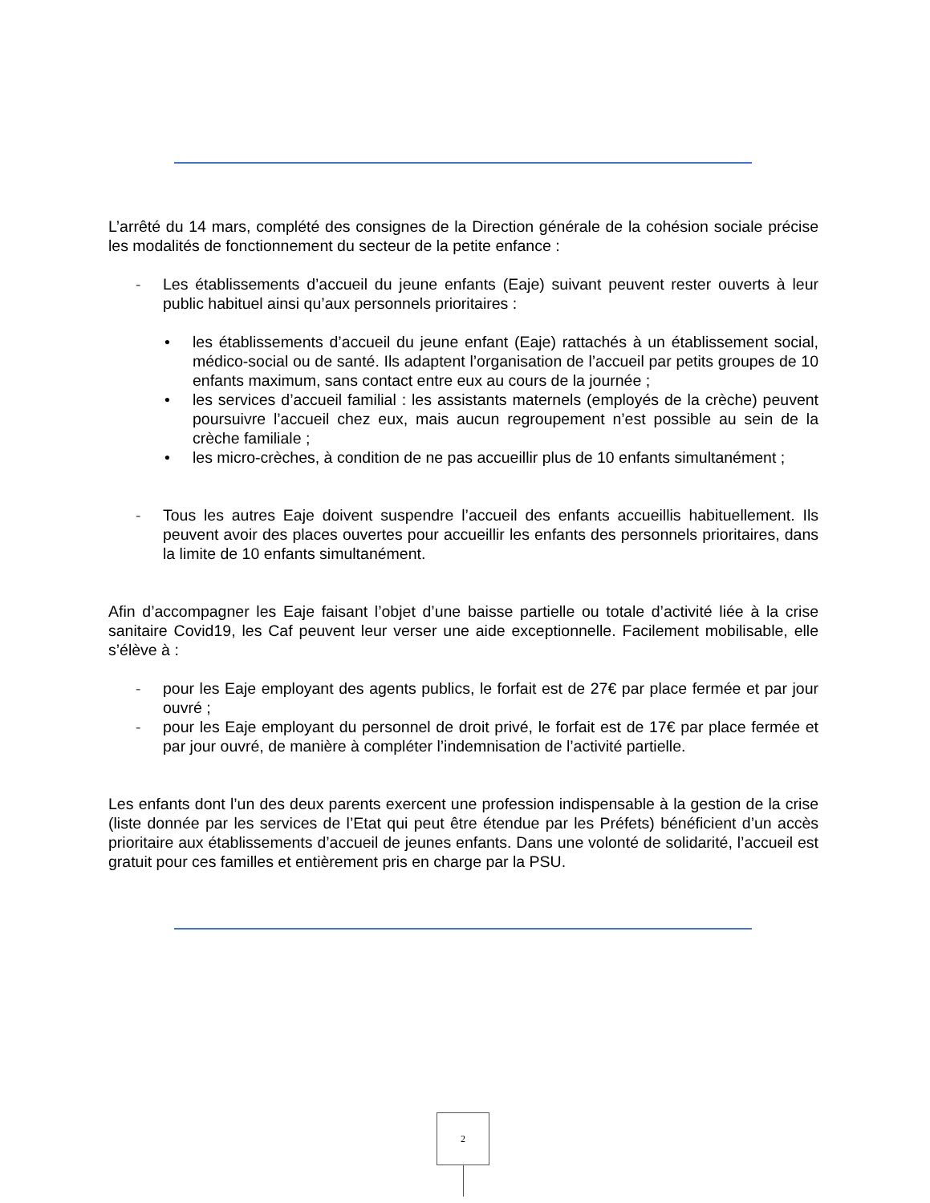L’arrêté du 14 mars, complété des consignes de la Direction générale de la cohésion sociale précise les modalités de fonctionnement du secteur de la petite enfance :
- Les établissements d’accueil du jeune enfants (Eaje) suivant peuvent rester ouverts à leur public habituel ainsi qu’aux personnels prioritaires :
• les établissements d’accueil du jeune enfant (Eaje) rattachés à un établissement social, médico-social ou de santé. Ils adaptent l’organisation de l’accueil par petits groupes de 10 enfants maximum, sans contact entre eux au cours de la journée ;
• les services d’accueil familial : les assistants maternels (employés de la crèche) peuvent poursuivre l’accueil chez eux, mais aucun regroupement n’est possible au sein de la crèche familiale ;
• les micro-crèches, à condition de ne pas accueillir plus de 10 enfants simultanément ;
- Tous les autres Eaje doivent suspendre l’accueil des enfants accueillis habituellement. Ils peuvent avoir des places ouvertes pour accueillir les enfants des personnels prioritaires, dans la limite de 10 enfants simultanément.
Afin d’accompagner les Eaje faisant l’objet d’une baisse partielle ou totale d’activité liée à la crise sanitaire Covid19, les Caf peuvent leur verser une aide exceptionnelle. Facilement mobilisable, elle s’élève à :
- pour les Eaje employant des agents publics, le forfait est de 27€ par place fermée et par jour ouvré ;
- pour les Eaje employant du personnel de droit privé, le forfait est de 17€ par place fermée et par jour ouvré, de manière à compléter l’indemnisation de l’activité partielle.
Les enfants dont l’un des deux parents exercent une profession indispensable à la gestion de la crise (liste donnée par les services de l’Etat qui peut être étendue par les Préfets) bénéficient d’un accès prioritaire aux établissements d’accueil de jeunes enfants. Dans une volonté de solidarité, l’accueil est gratuit pour ces familles et entièrement pris en charge par la PSU.
2